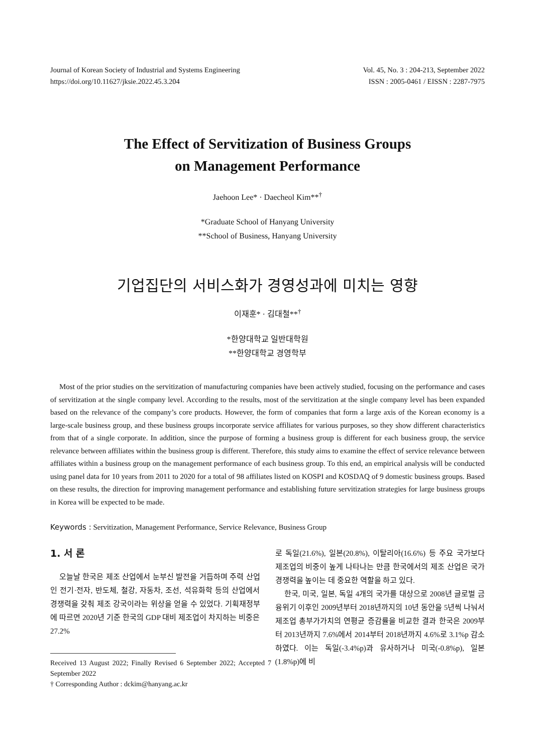Journal of Korean Society of Industrial and Systems Engineering Vol. 45, No. 3 : 204-213, September 2022
https://doi.org/10.11627/jksie.2022.45.3.204 ISSN : 2005-0461 / EISSN : 2287-7975
The Effect of Servitization of Business Groups
on Management Performance
Jaehoon Lee* · Daecheol Kim**<sup>†</sup>
*Graduate School of Hanyang University
**School of Business, Hanyang University
기업집단의 서비스화가 경영성과에 미치는 영향
이재훈* · 김대철**<sup>†</sup>
*한양대학교 일반대학원
**한양대학교 경영학부
Most of the prior studies on the servitization of manufacturing companies have been actively studied, focusing on the performance and cases of servitization at the single company level. According to the results, most of the servitization at the single company level has been expanded based on the relevance of the company’s core products. However, the form of companies that form a large axis of the Korean economy is a large-scale business group, and these business groups incorporate service affiliates for various purposes, so they show different characteristics from that of a single corporate. In addition, since the purpose of forming a business group is different for each business group, the service relevance between affiliates within the business group is different. Therefore, this study aims to examine the effect of service relevance between affiliates within a business group on the management performance of each business group. To this end, an empirical analysis will be conducted using panel data for 10 years from 2011 to 2020 for a total of 98 affiliates listed on KOSPI and KOSDAQ of 9 domestic business groups. Based on these results, the direction for improving management performance and establishing future servitization strategies for large business groups in Korea will be expected to be made.
Keywords : Servitization, Management Performance, Service Relevance, Business Group
1. 서 론
오늘날 한국은 제조 산업에서 눈부신 발전을 거듭하며 주력 산업인 전기·전자, 반도체, 철강, 자동차, 조선, 석유화학 등의 산업에서 경쟁력을 갖춰 제조 강국이라는 위상을 얻을 수 있었다. 기획재정부에 따르면 2020년 기준 한국의 GDP 대비 제조업이 차지하는 비중은 27.2%
Received 13 August 2022; Finally Revised 6 September 2022; Accepted 7 September 2022
† Corresponding Author : dckim@hanyang.ac.kr
로 독일(21.6%), 일본(20.8%), 이탈리아(16.6%) 등 주요 국가보다 제조업의 비중이 높게 나타나는 만큼 한국에서의 제조 산업은 국가 경쟁력을 높이는 데 중요한 역할을 하고 있다.
한국, 미국, 일본, 독일 4개의 국가를 대상으로 2008년 글로벌 금융위기 이후인 2009년부터 2018년까지의 10년 동안을 5년씩 나눠서 제조업 총부가가치의 연평균 증감률을 비교한 결과 한국은 2009부터 2013년까지 7.6%에서 2014부터 2018년까지 4.6%로 3.1%p 감소하였다. 이는 독일(-3.4%p)과 유사하거나 미국(-0.8%p), 일본(1.8%p)에 비